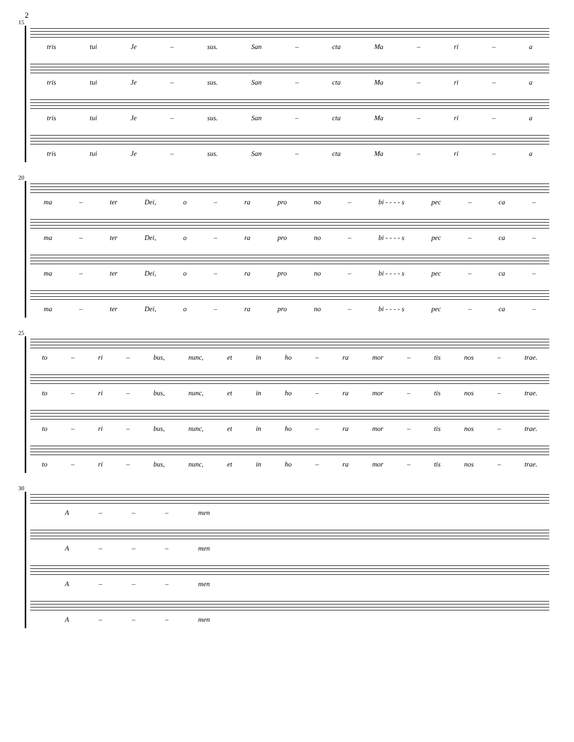2
15
tris tui Je – sus. San – cta Ma – ri – a
tris tui Je – sus. San – cta Ma – ri – a
tris tui Je – sus. San – cta Ma – ri – a
tris tui Je – sus. San – cta Ma – ri – a
20
ma – ter Dei, o – ra pro no – bi - - - - s pec – ca –
ma – ter Dei, o – ra pro no – bi - - - - s pec – ca –
ma – ter Dei, o – ra pro no – bi - - - - s pec – ca –
ma – ter Dei, o – ra pro no – bi - - - - s pec – ca –
25
to – ri – bus, nunc, et in ho – ra mor – tis nos – trae.
to – ri – bus, nunc, et in ho – ra mor – tis nos – trae.
to – ri – bus, nunc, et in ho – ra mor – tis nos – trae.
to – ri – bus, nunc, et in ho – ra mor – tis nos – trae.
30
A – – – men
A – – – men
A – – – men
A – – – men